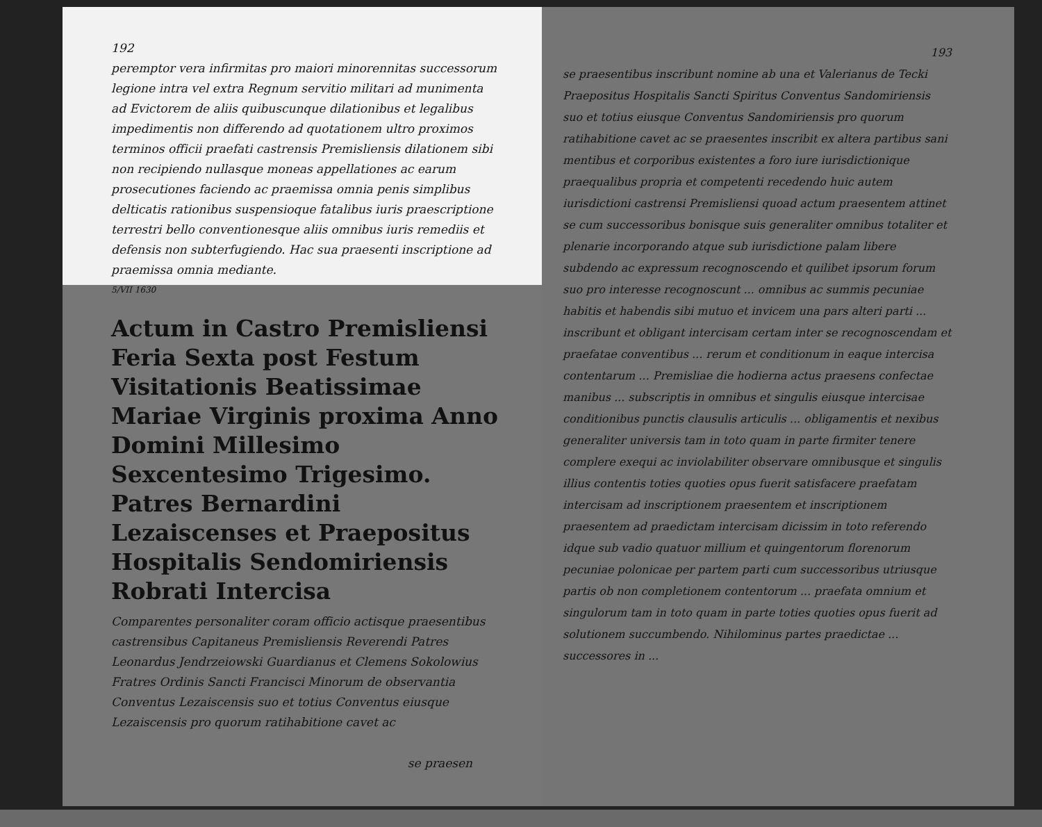192
peremptor vera infirmitas pro maiori minorennitas successorum legione intra vel extra Regnum servitio militari ad munimenta ad Evictorem de aliis quibuscunque dilationibus et legalibus impedimentis non differendo ad quotationem ultro proximos terminos officii praefati castrensis Premisliensis dilationem sibi non recipiendo nullasque moneas appellationes ac earum prosecutiones faciendo ac praemissa omnia penis simplibus delticatis rationibus suspensioque fatalibus iuris praescriptione terrestri bello conventionesque aliis omnibus iuris remediis et defensis non subterfugiendo. Hac sua praesenti inscriptione ad praemissa omnia mediante.
5/VII 1630
Actum in Castro Premisliensi Feria Sexta post Festum Visitationis Beatissimae Mariae Virginis proxima Anno Domini Millesimo Sexcentesimo Trigesimo.
Patres Bernardini Lezaiscenses et Praepositus Hospitalis Sendomiriensis Robrati Intercisa
Comparentes personaliter coram officio actisque praesentibus castrensibus Capitaneus Premisliensis Reverendi Patres Leonardus Jendrzeiowski Guardianus et Clemens Sokolowius Fratres Ordinis Sancti Francisci Minorum de observantia Conventus Lezaiscensis suo et totius Conventus eiusque Lezaiscensis pro quorum ratihabitione cavet ac
se praesen
193
se praesentibus inscribunt nomine ab una et Valerianus de Tecki Praepositus Hospitalis Sancti Spiritus Conventus Sandomiriensis suo et totius eiusque Conventus Sandomiriensis pro quorum ratihabitione cavet ac se praesentes inscribit ex altera partibus sani mentibus et corporibus existentes a foro iure iurisdictionique praequalibus propria et competenti recedendo huic autem iurisdictioni castrensi Premisliensi quoad actum praesentem attinet se cum successoribus bonisque suis generaliter omnibus totaliter et plenarie incorporando atque sub iurisdictione palam libere subdendo ac expressum recognoscendo et quilibet ipsorum forum suo pro interesse recognoscunt ... omnibus ac summis pecuniae habitis et habendis sibi mutuo et invicem una pars alteri parti ... inscribunt et obligant intercisam certam inter se recognoscendam et praefatae conventibus ... rerum et conditionum in eaque intercisa contentarum ... Premisliae die hodierna actus praesens confectae manibus ... subscriptis in omnibus et singulis eiusque intercisae conditionibus punctis clausulis articulis ... obligamentis et nexibus generaliter universis tam in toto quam in parte firmiter tenere complere exequi ac inviolabiliter observare omnibusque et singulis illius contentis toties quoties opus fuerit satisfacere praefatam intercisam ad inscriptionem praesentem et inscriptionem praesentem ad praedictam intercisam dicissim in toto referendo idque sub vadio quatuor millium et quingentorum florenorum pecuniae polonicae per partem parti cum successoribus utriusque partis ob non completionem contentorum ... praefata omnium et singulorum tam in toto quam in parte toties quoties opus fuerit ad solutionem succumbendo. Nihilominus partes praedictae ... successores in ...